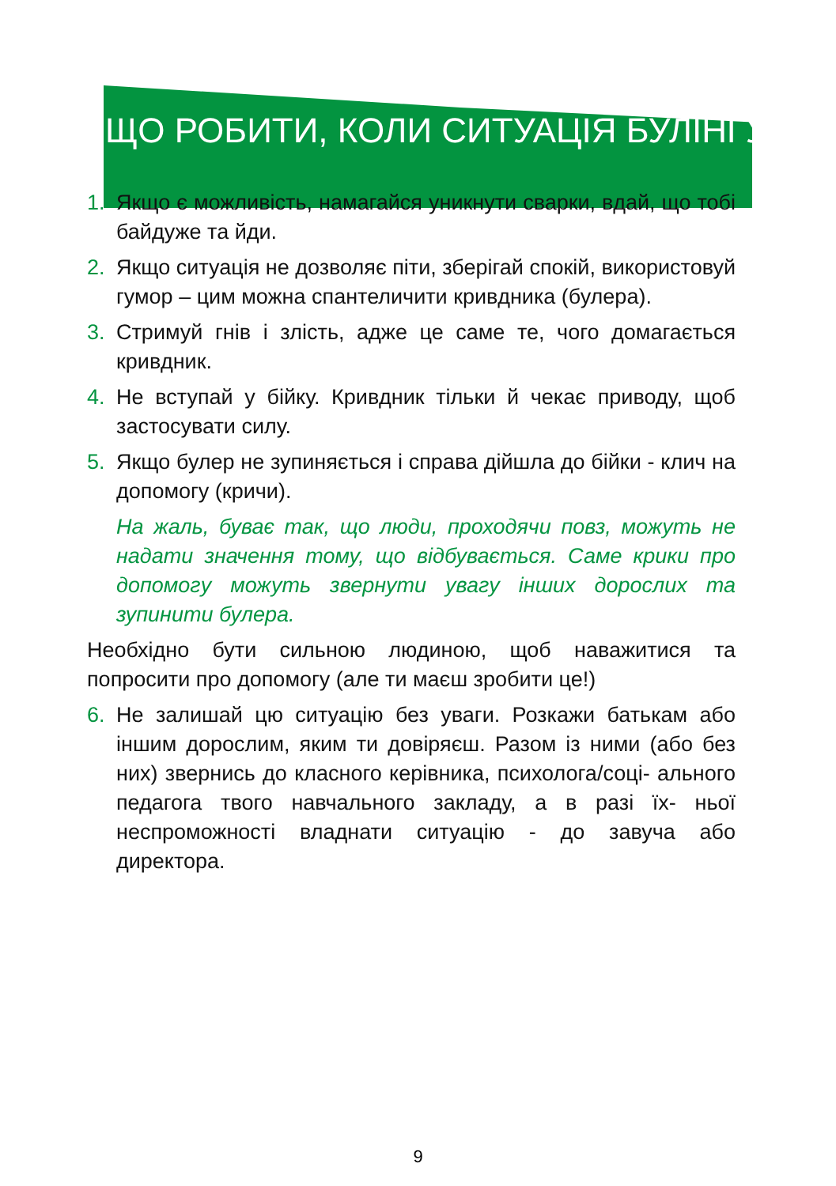ЩО РОБИТИ, КОЛИ СИТУАЦІЯ БУЛІНГУ
1. Якщо є можливість, намагайся уникнути сварки, вдай, що тобі байдуже та йди.
2. Якщо ситуація не дозволяє піти, зберігай спокій, використовуй гумор – цим можна спантеличити кривдника (булера).
3. Стримуй гнів і злість, адже це саме те, чого домагається кривдник.
4. Не вступай у бійку. Кривдник тільки й чекає приводу, щоб застосувати силу.
5. Якщо булер не зупиняється і справа дійшла до бійки - клич на допомогу (кричи).
На жаль, буває так, що люди, проходячи повз, можуть не надати значення тому, що відбувається. Саме крики про допомогу можуть звернути увагу інших дорослих та зупинити булера.
Необхідно бути сильною людиною, щоб наважитися та попросити про допомогу (але ти маєш зробити це!)
6. Не залишай цю ситуацію без уваги. Розкажи батькам або іншим дорослим, яким ти довіряєш. Разом із ними (або без них) звернись до класного керівника, психолога/соці- ального педагога твого навчального закладу, а в разі їх- ньої неспроможності владнати ситуацію - до завуча або директора.
9